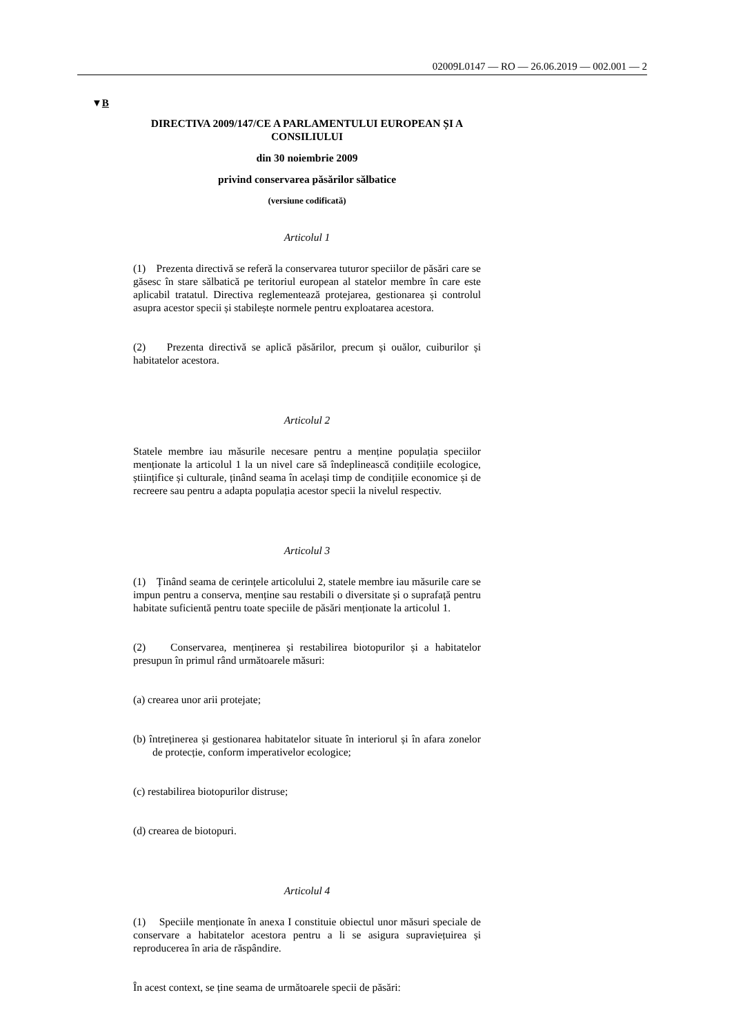02009L0147 — RO — 26.06.2019 — 002.001 — 2
▼B
DIRECTIVA 2009/147/CE A PARLAMENTULUI EUROPEAN ȘI A CONSILIULUI
din 30 noiembrie 2009
privind conservarea păsărilor sălbatice
(versiune codificată)
Articolul 1
(1) Prezenta directivă se referă la conservarea tuturor speciilor de păsări care se găsesc în stare sălbatică pe teritoriul european al statelor membre în care este aplicabil tratatul. Directiva reglementează protejarea, gestionarea și controlul asupra acestor specii și stabilește normele pentru exploatarea acestora.
(2) Prezenta directivă se aplică păsărilor, precum și ouălor, cuiburilor și habitatelor acestora.
Articolul 2
Statele membre iau măsurile necesare pentru a menține populația speciilor menționate la articolul 1 la un nivel care să îndeplinească condițiile ecologice, științifice și culturale, ținând seama în același timp de condițiile economice și de recreere sau pentru a adapta populația acestor specii la nivelul respectiv.
Articolul 3
(1) Ținând seama de cerințele articolului 2, statele membre iau măsurile care se impun pentru a conserva, menține sau restabili o diversitate și o suprafață pentru habitate suficientă pentru toate speciile de păsări menționate la articolul 1.
(2) Conservarea, menținerea și restabilirea biotopurilor și a habitatelor presupun în primul rând următoarele măsuri:
(a) crearea unor arii protejate;
(b) întreținerea și gestionarea habitatelor situate în interiorul și în afara zonelor de protecție, conform imperativelor ecologice;
(c) restabilirea biotopurilor distruse;
(d) crearea de biotopuri.
Articolul 4
(1) Speciile menționate în anexa I constituie obiectul unor măsuri speciale de conservare a habitatelor acestora pentru a li se asigura supraviețuirea și reproducerea în aria de răspândire.
În acest context, se ține seama de următoarele specii de păsări: